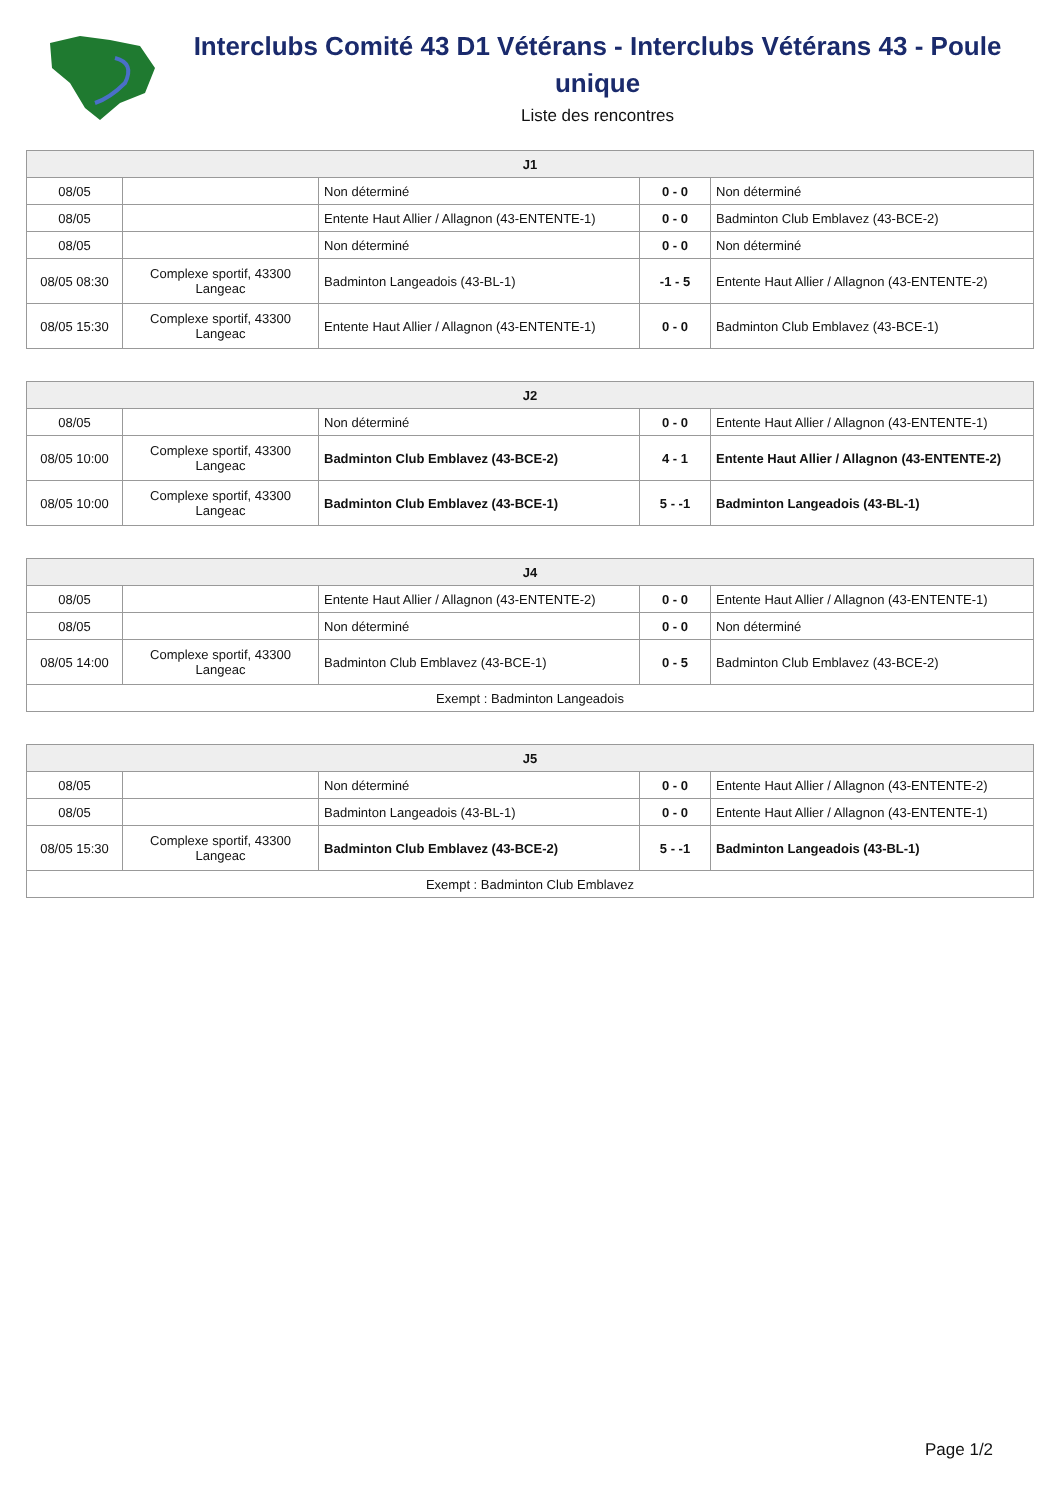Interclubs Comité 43 D1 Vétérans - Interclubs Vétérans 43 - Poule unique
Liste des rencontres
| J1 | | | | |
| --- | --- | --- | --- | --- |
| 08/05 | | Non déterminé | 0 - 0 | Non déterminé |
| 08/05 | | Entente Haut Allier / Allagnon (43-ENTENTE-1) | 0 - 0 | Badminton Club Emblavez (43-BCE-2) |
| 08/05 | | Non déterminé | 0 - 0 | Non déterminé |
| 08/05 08:30 | Complexe sportif, 43300 Langeac | Badminton Langeadois (43-BL-1) | -1 - 5 | Entente Haut Allier / Allagnon (43-ENTENTE-2) |
| 08/05 15:30 | Complexe sportif, 43300 Langeac | Entente Haut Allier / Allagnon (43-ENTENTE-1) | 0 - 0 | Badminton Club Emblavez (43-BCE-1) |
| J2 | | | | |
| --- | --- | --- | --- | --- |
| 08/05 | | Non déterminé | 0 - 0 | Entente Haut Allier / Allagnon (43-ENTENTE-1) |
| 08/05 10:00 | Complexe sportif, 43300 Langeac | Badminton Club Emblavez (43-BCE-2) | 4 - 1 | Entente Haut Allier / Allagnon (43-ENTENTE-2) |
| 08/05 10:00 | Complexe sportif, 43300 Langeac | Badminton Club Emblavez (43-BCE-1) | 5 - -1 | Badminton Langeadois (43-BL-1) |
| J4 | | | | |
| --- | --- | --- | --- | --- |
| 08/05 | | Entente Haut Allier / Allagnon (43-ENTENTE-2) | 0 - 0 | Entente Haut Allier / Allagnon (43-ENTENTE-1) |
| 08/05 | | Non déterminé | 0 - 0 | Non déterminé |
| 08/05 14:00 | Complexe sportif, 43300 Langeac | Badminton Club Emblavez (43-BCE-1) | 0 - 5 | Badminton Club Emblavez (43-BCE-2) |
| Exempt : Badminton Langeadois | | | | |
| J5 | | | | |
| --- | --- | --- | --- | --- |
| 08/05 | | Non déterminé | 0 - 0 | Entente Haut Allier / Allagnon (43-ENTENTE-2) |
| 08/05 | | Badminton Langeadois (43-BL-1) | 0 - 0 | Entente Haut Allier / Allagnon (43-ENTENTE-1) |
| 08/05 15:30 | Complexe sportif, 43300 Langeac | Badminton Club Emblavez (43-BCE-2) | 5 - -1 | Badminton Langeadois (43-BL-1) |
| Exempt : Badminton Club Emblavez | | | | |
Page 1/2